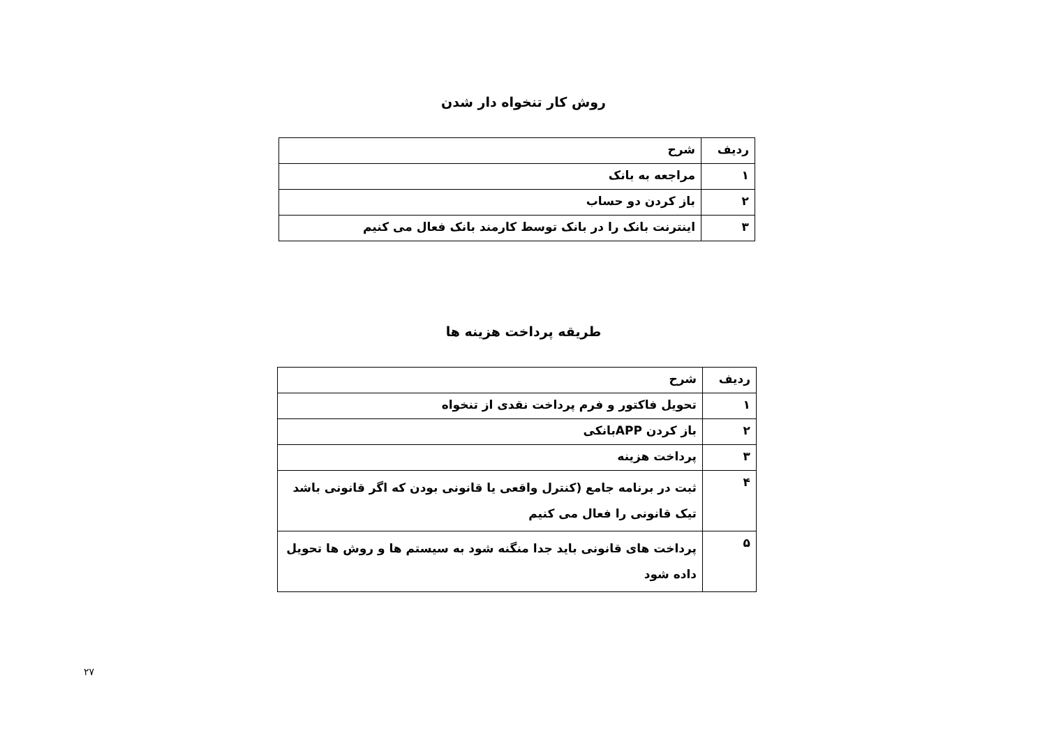روش کار تنخواه دار شدن
| ردیف | شرح |
| --- | --- |
| ۱ | مراجعه به بانک |
| ۲ | باز کردن دو حساب |
| ۳ | اینترنت بانک را در بانک توسط کارمند بانک فعال می کنیم |
طریقه پرداخت هزینه ها
| ردیف | شرح |
| --- | --- |
| ۱ | تحویل فاکتور و فرم پرداخت نقدی از تنخواه |
| ۲ | باز کردن APPبانکی |
| ۳ | پرداخت هزینه |
| ۴ | ثبت در برنامه جامع (کنترل واقعی یا قانونی بودن که اگر قانونی باشد تیک قانونی را فعال می کنیم |
| ۵ | پرداخت های قانونی باید جدا منگنه شود به سیستم ها و روش ها تحویل داده شود |
۲۷